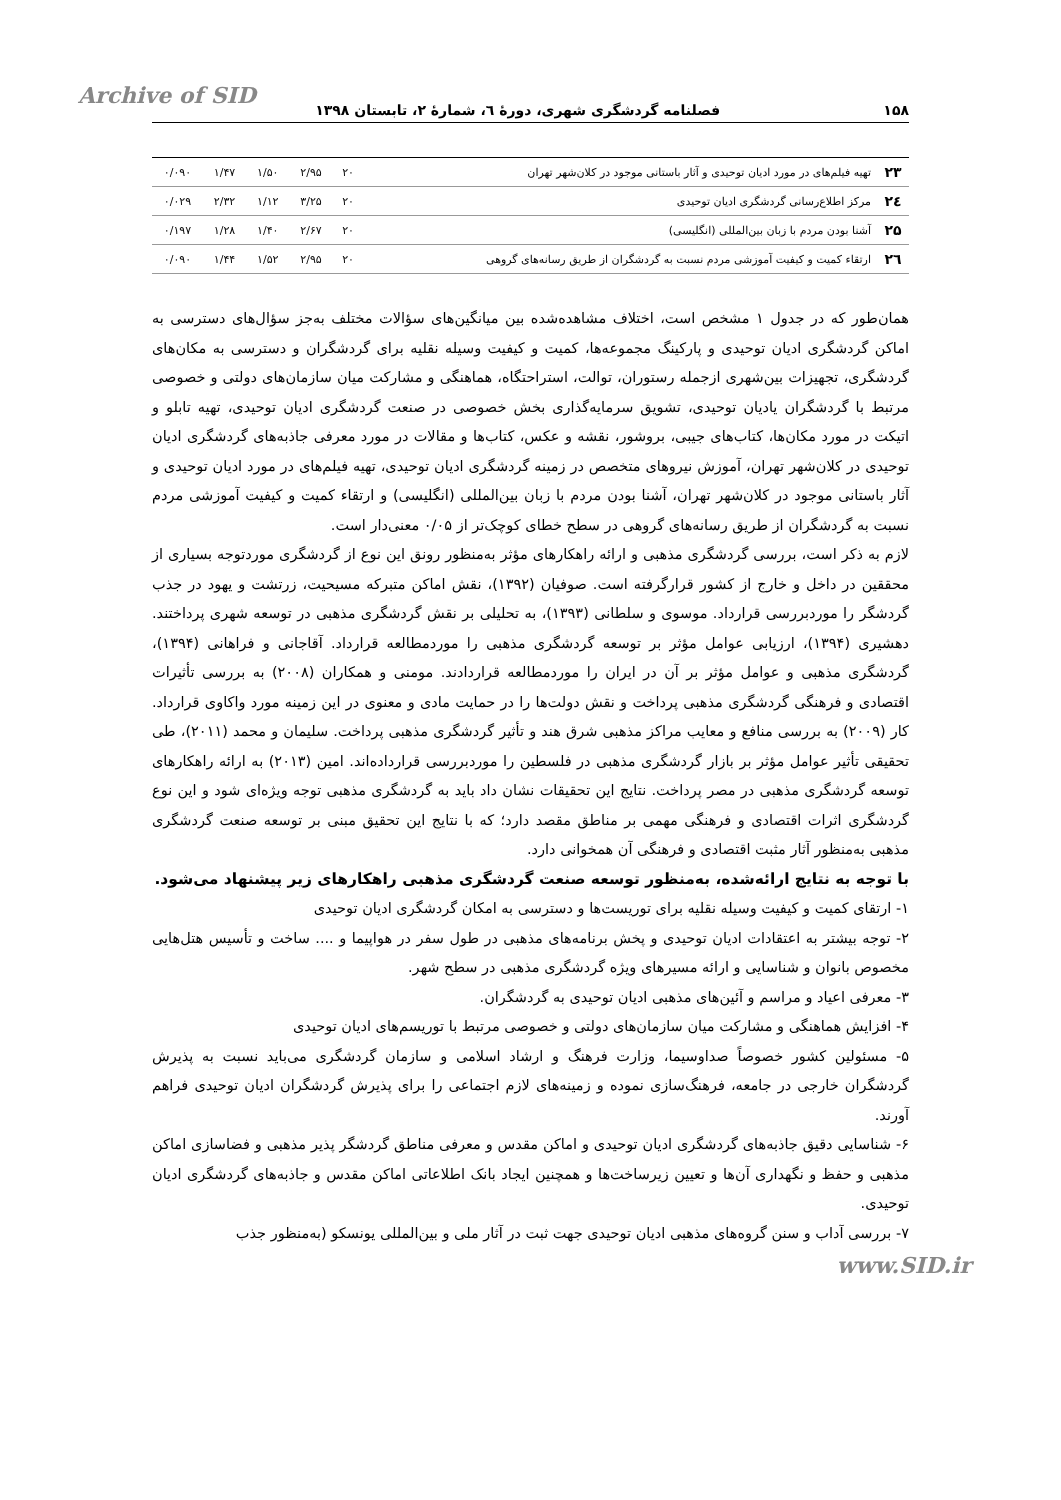Archive of SID
۱۵۸ فصلنامه گردشگری شهری، دورهٔ ٦، شمارهٔ ٢، تابستان ١٣٩٨
| ۲۳ | تهیه فیلم‌های در مورد ادیان توحیدی و آثار باستانی موجود در کلان‌شهر تهران | ۲۰ | ۲/۹۵ | ۱/۵۰ | ۱/۴۷ | ۰/۰۹۰ |
| ۲٤ | مرکز اطلاع‌رسانی گردشگری ادیان توحیدی | ۲۰ | ۳/۲۵ | ۱/۱۲ | ۲/۳۲ | ۰/۰۲۹ |
| ۲۵ | آشنا بودن مردم با زبان بین‌المللی (انگلیسی) | ۲۰ | ۲/۶۷ | ۱/۴۰ | ۱/۲۸ | ۰/۱۹۷ |
| ۲٦ | ارتقاء کمیت و کیفیت آموزشی مردم نسبت به گردشگران از طریق رسانه‌های گروهی | ۲۰ | ۲/۹۵ | ۱/۵۲ | ۱/۴۴ | ۰/۰۹۰ |
همان‌طور که در جدول ۱ مشخص است، اختلاف مشاهده‌شده بین میانگین‌های سؤالات مختلف به‌جز سؤال‌های دسترسی به اماکن گردشگری ادیان توحیدی و پارکینگ مجموعه‌ها، کمیت و کیفیت وسیله نقلیه برای گردشگران و دسترسی به مکان‌های گردشگری، تجهیزات بین‌شهری ازجمله رستوران، توالت، استراحتگاه، هماهنگی و مشارکت میان سازمان‌های دولتی و خصوصی مرتبط با گردشگران یادیان توحیدی، تشویق سرمایه‌گذاری بخش خصوصی در صنعت گردشگری ادیان توحیدی، تهیه تابلو و اتیکت در مورد مکان‌ها، کتاب‌های جیبی، بروشور، نقشه و عکس، کتاب‌ها و مقالات در مورد معرفی جاذبه‌های گردشگری ادیان توحیدی در کلان‌شهر تهران، آموزش نیروهای متخصص در زمینه گردشگری ادیان توحیدی، تهیه فیلم‌های در مورد ادیان توحیدی و آثار باستانی موجود در کلان‌شهر تهران، آشنا بودن مردم با زبان بین‌المللی (انگلیسی) و ارتقاء کمیت و کیفیت آموزشی مردم نسبت به گردشگران از طریق رسانه‌های گروهی در سطح خطای کوچک‌تر از ۰/۰۵ معنی‌دار است.
لازم به ذکر است، بررسی گردشگری مذهبی و ارائه راهکارهای مؤثر به‌منظور رونق این نوع از گردشگری موردتوجه بسیاری از محققین در داخل و خارج از کشور قرارگرفته است. صوفیان (۱۳۹۲)، نقش اماکن متبرکه مسیحیت، زرتشت و یهود در جذب گردشگر را موردبررسی قرارداد. موسوی و سلطانی (۱۳۹۳)، به تحلیلی بر نقش گردشگری مذهبی در توسعه شهری پرداختند. دهشیری (۱۳۹۴)، ارزیابی عوامل مؤثر بر توسعه گردشگری مذهبی را موردمطالعه قرارداد. آقاجانی و فراهانی (۱۳۹۴)، گردشگری مذهبی و عوامل مؤثر بر آن در ایران را موردمطالعه قراردادند. مومنی و همکاران (۲۰۰۸) به بررسی تأثیرات اقتصادی و فرهنگی گردشگری مذهبی پرداخت و نقش دولت‌ها را در حمایت مادی و معنوی در این زمینه مورد واکاوی قرارداد. کار (۲۰۰۹) به بررسی منافع و معایب مراکز مذهبی شرق هند و تأثیر گردشگری مذهبی پرداخت. سلیمان و محمد (۲۰۱۱)، طی تحقیقی تأثیر عوامل مؤثر بر بازار گردشگری مذهبی در فلسطین را موردبررسی قرارداده‌اند. امین (۲۰۱۳) به ارائه راهکارهای توسعه گردشگری مذهبی در مصر پرداخت. نتایج این تحقیقات نشان داد باید به گردشگری مذهبی توجه ویژه‌ای شود و این نوع گردشگری اثرات اقتصادی و فرهنگی مهمی بر مناطق مقصد دارد؛ که با نتایج این تحقیق مبنی بر توسعه صنعت گردشگری مذهبی به‌منظور آثار مثبت اقتصادی و فرهنگی آن همخوانی دارد.
با توجه به نتایج ارائه‌شده، به‌منظور توسعه صنعت گردشگری مذهبی راهکارهای زیر پیشنهاد می‌شود.
۱- ارتقای کمیت و کیفیت وسیله نقلیه برای توریست‌ها و دسترسی به امکان گردشگری ادیان توحیدی
۲- توجه بیشتر به اعتقادات ادیان توحیدی و پخش برنامه‌های مذهبی در طول سفر در هواپیما و .... ساخت و تأسیس هتل‌هایی مخصوص بانوان و شناسایی و ارائه مسیرهای ویژه گردشگری مذهبی در سطح شهر.
۳- معرفی اعیاد و مراسم و آئین‌های مذهبی ادیان توحیدی به گردشگران.
۴- افزایش هماهنگی و مشارکت میان سازمان‌های دولتی و خصوصی مرتبط با توریسم‌های ادیان توحیدی
۵- مسئولین کشور خصوصاً صداوسیما، وزارت فرهنگ و ارشاد اسلامی و سازمان گردشگری می‌باید نسبت به پذیرش گردشگران خارجی در جامعه، فرهنگ‌سازی نموده و زمینه‌های لازم اجتماعی را برای پذیرش گردشگران ادیان توحیدی فراهم آورند.
۶- شناسایی دقیق جاذبه‌های گردشگری ادیان توحیدی و اماکن مقدس و معرفی مناطق گردشگر پذیر مذهبی و فضاسازی اماکن مذهبی و حفظ و نگهداری آن‌ها و تعیین زیرساخت‌ها و همچنین ایجاد بانک اطلاعاتی اماکن مقدس و جاذبه‌های گردشگری ادیان توحیدی.
۷- بررسی آداب و سنن گروه‌های مذهبی ادیان توحیدی جهت ثبت در آثار ملی و بین‌المللی یونسکو (به‌منظور جذب
www.SID.ir